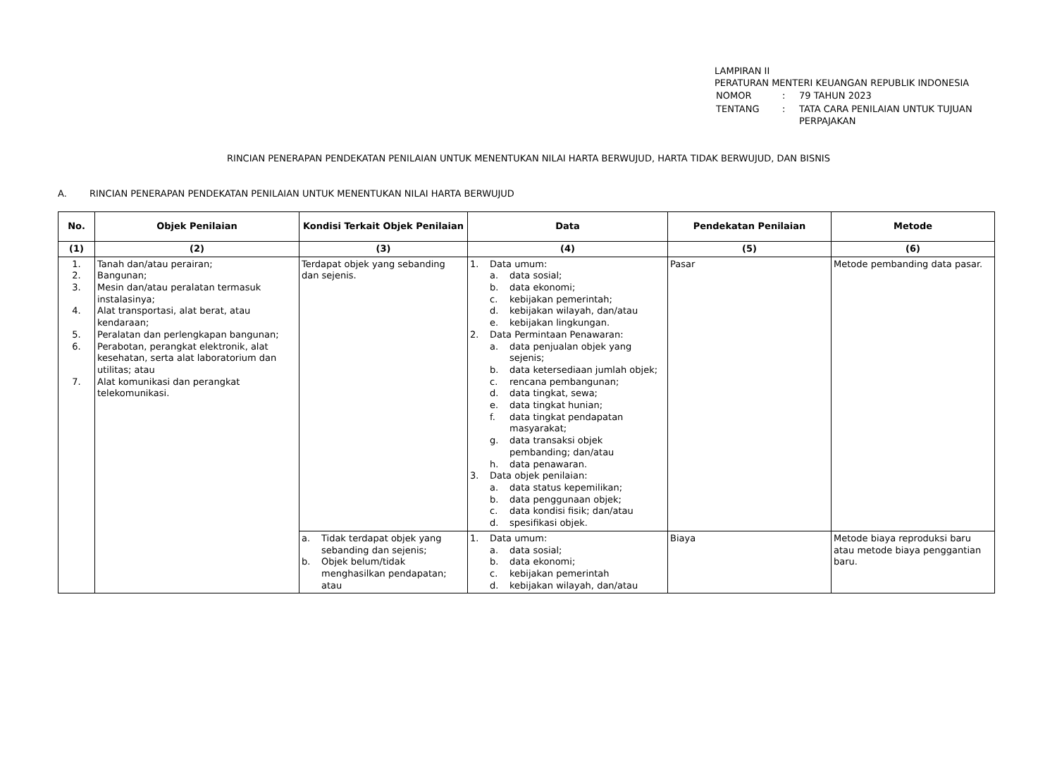LAMPIRAN II
PERATURAN MENTERI KEUANGAN REPUBLIK INDONESIA
| NOMOR | : | 79 TAHUN 2023 |
| TENTANG | : | TATA CARA PENILAIAN UNTUK TUJUAN PERPAJAKAN |
RINCIAN PENERAPAN PENDEKATAN PENILAIAN UNTUK MENENTUKAN NILAI HARTA BERWUJUD, HARTA TIDAK BERWUJUD, DAN BISNIS
A. RINCIAN PENERAPAN PENDEKATAN PENILAIAN UNTUK MENENTUKAN NILAI HARTA BERWUJUD
| No. | Objek Penilaian | Kondisi Terkait Objek Penilaian | Data | Pendekatan Penilaian | Metode |
| --- | --- | --- | --- | --- | --- |
| (1) | (2) | (3) | (4) | (5) | (6) |
| 1. 2. 3. 4. 5. 6. 7. | Tanah dan/atau perairan; Bangunan; Mesin dan/atau peralatan termasuk instalasinya; Alat transportasi, alat berat, atau kendaraan; Peralatan dan perlengkapan bangunan; Perabotan, perangkat elektronik, alat kesehatan, serta alat laboratorium dan utilitas; atau Alat komunikasi dan perangkat telekomunikasi. | Terdapat objek yang sebanding dan sejenis. | 1. Data umum: a. data sosial; b. data ekonomi; c. kebijakan pemerintah; d. kebijakan wilayah, dan/atau e. kebijakan lingkungan. 2. Data Permintaan Penawaran: a. data penjualan objek yang sejenis; b. data ketersediaan jumlah objek; c. rencana pembangunan; d. data tingkat, sewa; e. data tingkat hunian; f. data tingkat pendapatan masyarakat; g. data transaksi objek pembanding; dan/atau h. data penawaran. 3. Data objek penilaian: a. data status kepemilikan; b. data penggunaan objek; c. data kondisi fisik; dan/atau d. spesifikasi objek. | Pasar | Metode pembanding data pasar. |
| | | a. Tidak terdapat objek yang sebanding dan sejenis; b. Objek belum/tidak menghasilkan pendapatan; atau | 1. Data umum: a. data sosial; b. data ekonomi; c. kebijakan pemerintah d. kebijakan wilayah, dan/atau | Biaya | Metode biaya reproduksi baru atau metode biaya penggantian baru. |